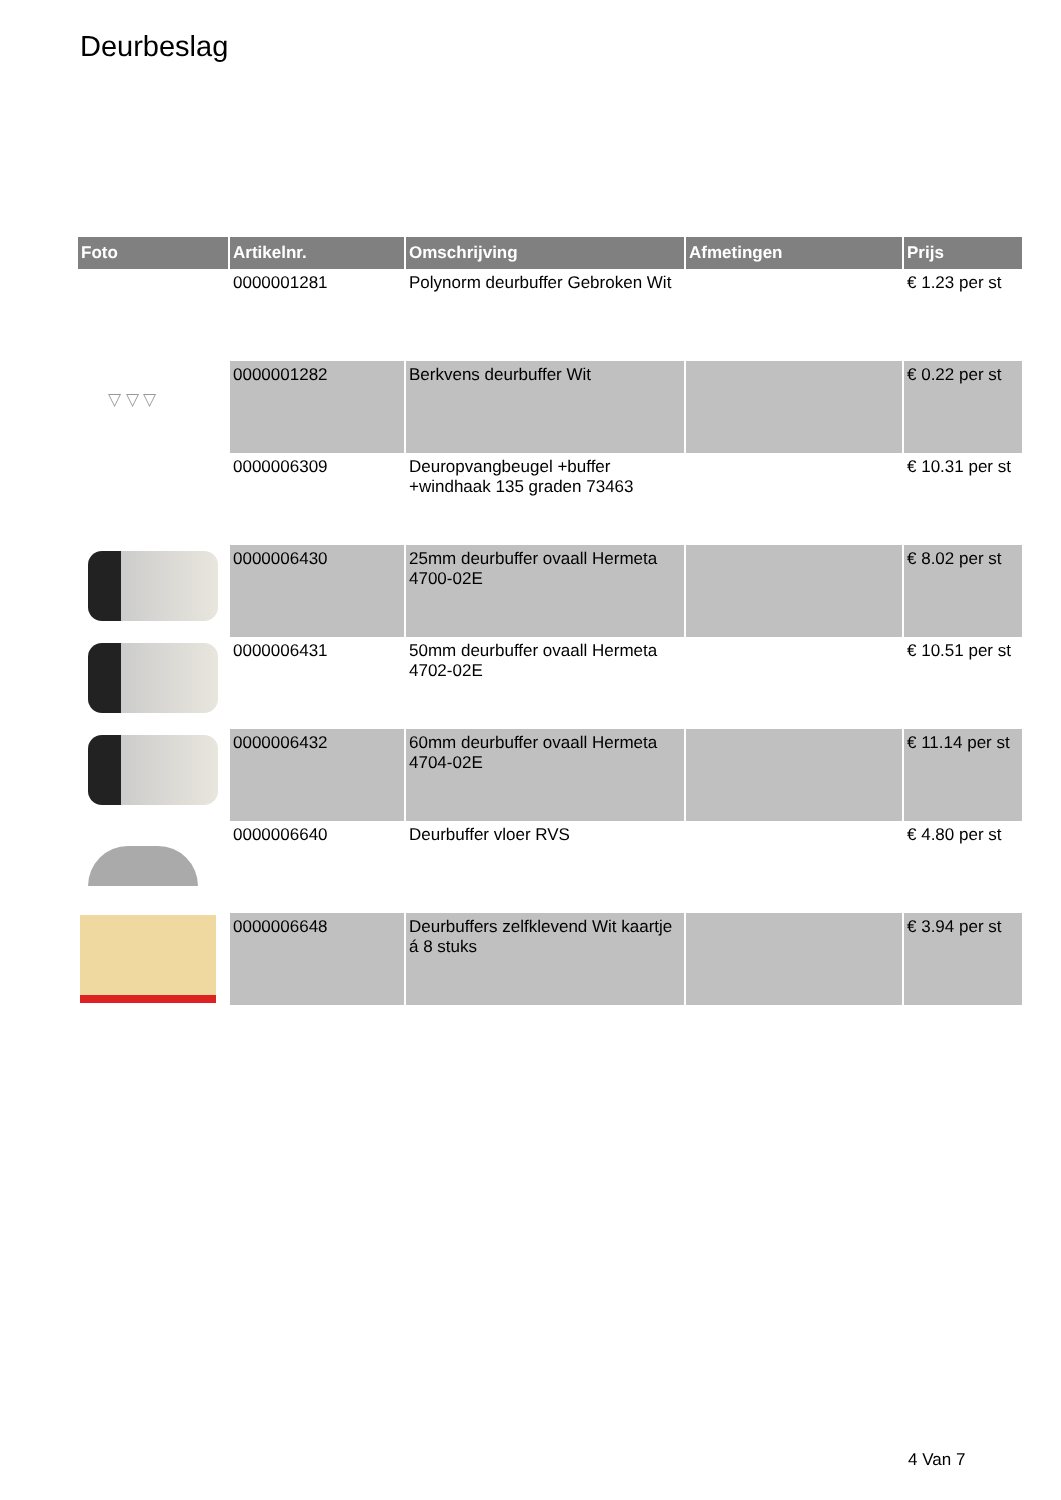Deurbeslag
| Foto | Artikelnr. | Omschrijving | Afmetingen | Prijs |
| --- | --- | --- | --- | --- |
| | 0000001281 | Polynorm deurbuffer Gebroken Wit | | € 1.23 per st |
| ▽ ▽ ▽ | 0000001282 | Berkvens deurbuffer Wit | | € 0.22 per st |
| | 0000006309 | Deuropvangbeugel +buffer +windhaak 135 graden 73463 | | € 10.31 per st |
| | 0000006430 | 25mm deurbuffer ovaall Hermeta 4700-02E | | € 8.02 per st |
| | 0000006431 | 50mm deurbuffer ovaall Hermeta 4702-02E | | € 10.51 per st |
| | 0000006432 | 60mm deurbuffer ovaall Hermeta 4704-02E | | € 11.14 per st |
| | 0000006640 | Deurbuffer vloer RVS | | € 4.80 per st |
| | 0000006648 | Deurbuffers zelfklevend Wit kaartje á 8 stuks | | € 3.94 per st |
4 Van 7